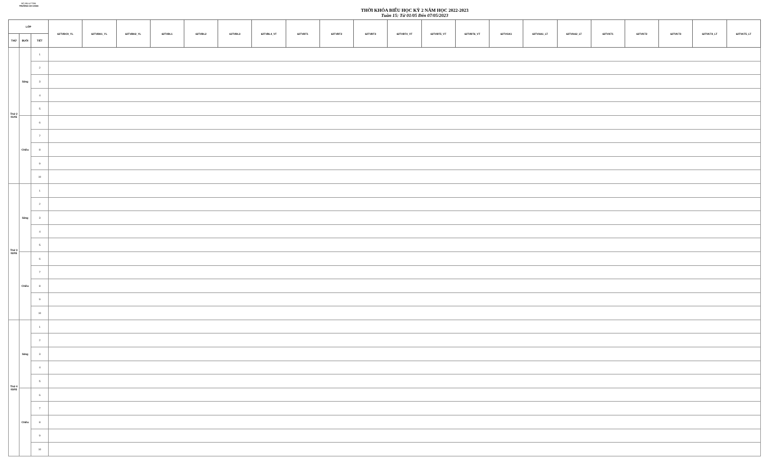BỘ NN & PTNN
TRƯỜNG CĐ CKNN
THỜI KHÓA BIỂU HỌC KỲ 2 NĂM HỌC 2022-2023
Tuần 15: Từ 01/05 Đến 07/05/2023
| LỚP | | | 62TVĐC9_YL | 62TVĐH1_YL | 62TVĐH2_YL | 62TVĐL1 | 62TVĐL2 | 62TVĐL3 | 62TVĐL4_VT | 62TVĐT1 | 62TVĐT2 | 62TVĐT3 | 62TVĐT4_VT | 62TVĐT5_VT | 62TVĐT6_VT | 62TVGK1 | 62TVHA1_LT | 62TVHA2_LT | 62TVKT1 | 62TVKT2 | 62TVKT3 | 62TVKT4_LT | 62TVKT5_LT |
| --- | --- | --- | --- | --- | --- | --- | --- | --- | --- | --- | --- | --- | --- | --- | --- | --- | --- | --- | --- | --- | --- | --- | --- |
| THỨ | BUỔI | TIẾT | | | | | | | | | | | | | | | | | | | | | |
| Thứ 2 01/05 | Sáng | 1 | | | | | | | | | | | | | | | | | | | | | |
| | | 2 | | | | | | | | | | | | | | | | | | | | | |
| | | 3 | | | | | | | | | | | | | | | | | | | | | |
| | | 4 | | | | | | | | | | | | | | | | | | | | | |
| | | 5 | | | | | | | | | | | | | | | | | | | | | |
| | Chiều | 6 | | | | | | | | | | | | | | | | | | | | | |
| | | 7 | | | | | | | | | | | | | | | | | | | | | |
| | | 8 | | | | | | | | | | | | | | | | | | | | | |
| | | 9 | | | | | | | | | | | | | | | | | | | | | |
| | | 10 | | | | | | | | | | | | | | | | | | | | | |
| Thứ 3 02/05 | Sáng | 1 | | | | | | | | | | | | | | | | | | | | | |
| | | 2 | | | | | | | | | | | | | | | | | | | | | |
| | | 3 | | | | | | | | | | | | | | | | | | | | | |
| | | 4 | | | | | | | | | | | | | | | | | | | | | |
| | | 5 | | | | | | | | | | | | | | | | | | | | | |
| | Chiều | 6 | | | | | | | | | | | | | | | | | | | | | |
| | | 7 | | | | | | | | | | | | | | | | | | | | | |
| | | 8 | | | | | | | | | | | | | | | | | | | | | |
| | | 9 | | | | | | | | | | | | | | | | | | | | | |
| | | 10 | | | | | | | | | | | | | | | | | | | | | |
| Thứ 4 03/05 | Sáng | 1 | | | | | | | | | | | | | | | | | | | | | |
| | | 2 | | | | | | | | | | | | | | | | | | | | | |
| | | 3 | | | | | | | | | | | | | | | | | | | | | |
| | | 4 | | | | | | | | | | | | | | | | | | | | | |
| | | 5 | | | | | | | | | | | | | | | | | | | | | |
| | Chiều | 6 | | | | | | | | | | | | | | | | | | | | | |
| | | 7 | | | | | | | | | | | | | | | | | | | | | |
| | | 8 | | | | | | | | | | | | | | | | | | | | | |
| | | 9 | | | | | | | | | | | | | | | | | | | | | |
| | | 10 | | | | | | | | | | | | | | | | | | | | | |